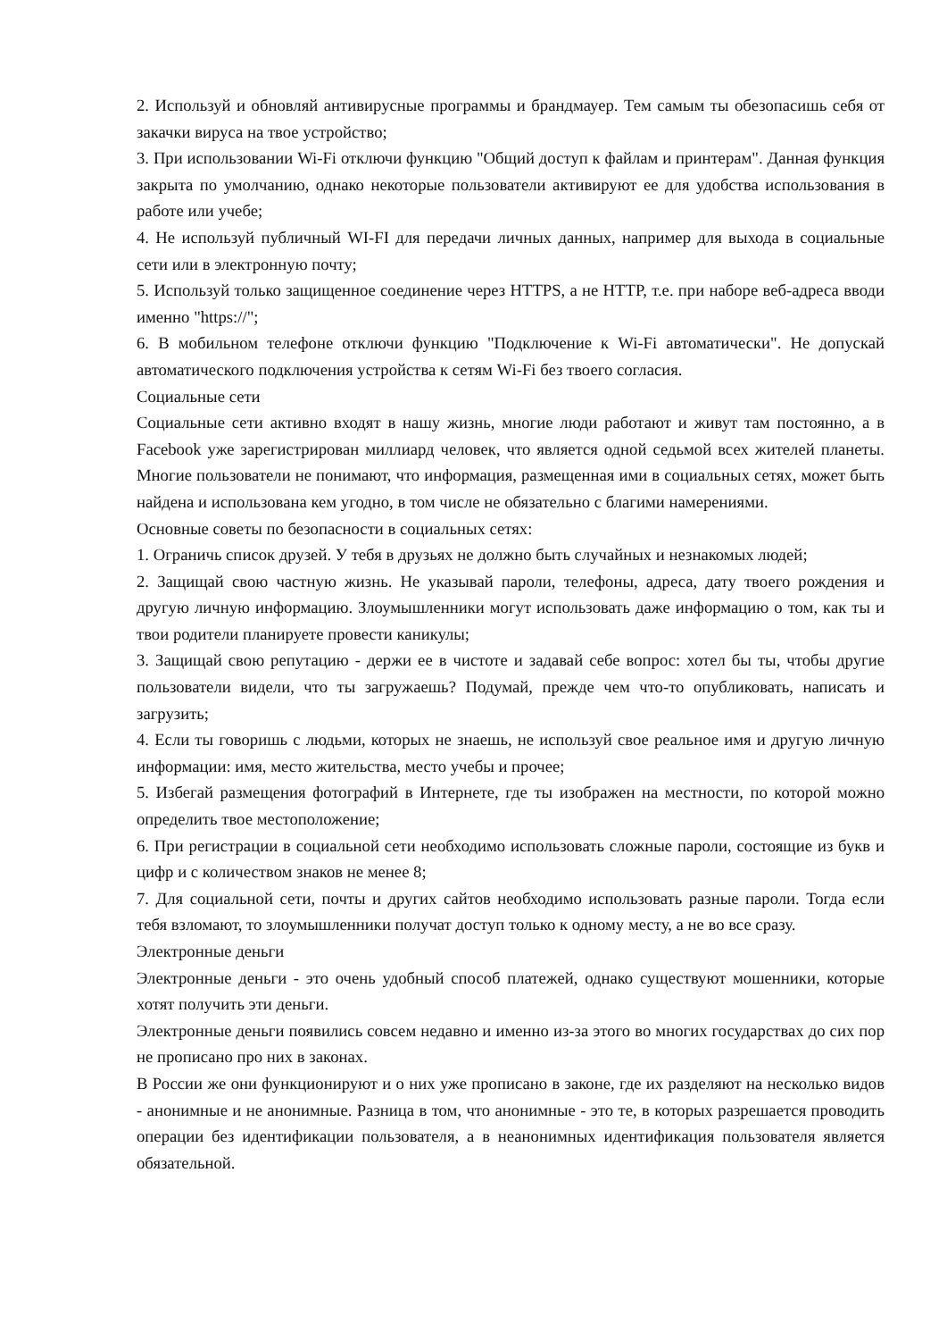2. Используй и обновляй антивирусные программы и брандмауер. Тем самым ты обезопасишь себя от закачки вируса на твое устройство;
3. При использовании Wi-Fi отключи функцию "Общий доступ к файлам и принтерам". Данная функция закрыта по умолчанию, однако некоторые пользователи активируют ее для удобства использования в работе или учебе;
4. Не используй публичный WI-FI для передачи личных данных, например для выхода в социальные сети или в электронную почту;
5. Используй только защищенное соединение через HTTPS, а не HTTP, т.е. при наборе веб-адреса вводи именно "https://";
6. В мобильном телефоне отключи функцию "Подключение к Wi-Fi автоматически". Не допускай автоматического подключения устройства к сетям Wi-Fi без твоего согласия.
Социальные сети
Социальные сети активно входят в нашу жизнь, многие люди работают и живут там постоянно, а в Facebook уже зарегистрирован миллиард человек, что является одной седьмой всех жителей планеты. Многие пользователи не понимают, что информация, размещенная ими в социальных сетях, может быть найдена и использована кем угодно, в том числе не обязательно с благими намерениями.
Основные советы по безопасности в социальных сетях:
1. Ограничь список друзей. У тебя в друзьях не должно быть случайных и незнакомых людей;
2. Защищай свою частную жизнь. Не указывай пароли, телефоны, адреса, дату твоего рождения и другую личную информацию. Злоумышленники могут использовать даже информацию о том, как ты и твои родители планируете провести каникулы;
3. Защищай свою репутацию - держи ее в чистоте и задавай себе вопрос: хотел бы ты, чтобы другие пользователи видели, что ты загружаешь? Подумай, прежде чем что-то опубликовать, написать и загрузить;
4. Если ты говоришь с людьми, которых не знаешь, не используй свое реальное имя и другую личную информации: имя, место жительства, место учебы и прочее;
5. Избегай размещения фотографий в Интернете, где ты изображен на местности, по которой можно определить твое местоположение;
6. При регистрации в социальной сети необходимо использовать сложные пароли, состоящие из букв и цифр и с количеством знаков не менее 8;
7. Для социальной сети, почты и других сайтов необходимо использовать разные пароли. Тогда если тебя взломают, то злоумышленники получат доступ только к одному месту, а не во все сразу.
Электронные деньги
Электронные деньги - это очень удобный способ платежей, однако существуют мошенники, которые хотят получить эти деньги.
Электронные деньги появились совсем недавно и именно из-за этого во многих государствах до сих пор не прописано про них в законах.
В России же они функционируют и о них уже прописано в законе, где их разделяют на несколько видов - анонимные и не анонимные. Разница в том, что анонимные - это те, в которых разрешается проводить операции без идентификации пользователя, а в неанонимных идентификация пользователя является обязательной.